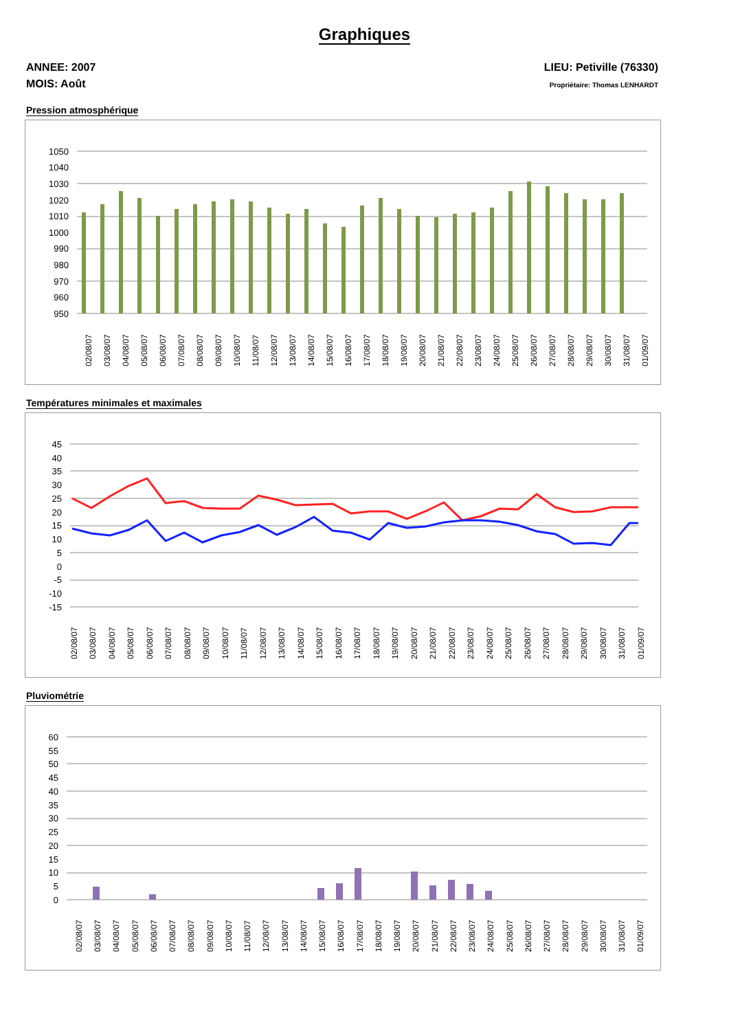Graphiques
ANNEE: 2007
MOIS: Août
LIEU: Petiville (76330)
Propriétaire: Thomas LENHARDT
Pression atmosphérique
1050
1040
1030
1020
1010
1000
990
980
970
960
950
02/08/07
03/08/07
04/08/07
05/08/07
06/08/07
07/08/07
08/08/07
09/08/07
10/08/07
11/08/07
12/08/07
13/08/07
14/08/07
15/08/07
16/08/07
17/08/07
18/08/07
19/08/07
20/08/07
21/08/07
22/08/07
23/08/07
24/08/07
25/08/07
26/08/07
27/08/07
28/08/07
29/08/07
30/08/07
31/08/07
01/09/07
Températures minimales et maximales
45
40
35
30
25
20
15
10
5
0
-5
-10
-15
02/08/07
03/08/07
04/08/07
05/08/07
06/08/07
07/08/07
08/08/07
09/08/07
10/08/07
11/08/07
12/08/07
13/08/07
14/08/07
15/08/07
16/08/07
17/08/07
18/08/07
19/08/07
20/08/07
21/08/07
22/08/07
23/08/07
24/08/07
25/08/07
26/08/07
27/08/07
28/08/07
29/08/07
30/08/07
31/08/07
01/09/07
Pluviométrie
60
55
50
45
40
35
30
25
20
15
10
5
0
02/08/07
03/08/07
04/08/07
05/08/07
06/08/07
07/08/07
08/08/07
09/08/07
10/08/07
11/08/07
12/08/07
13/08/07
14/08/07
15/08/07
16/08/07
17/08/07
18/08/07
19/08/07
20/08/07
21/08/07
22/08/07
23/08/07
24/08/07
25/08/07
26/08/07
27/08/07
28/08/07
29/08/07
30/08/07
31/08/07
01/09/07